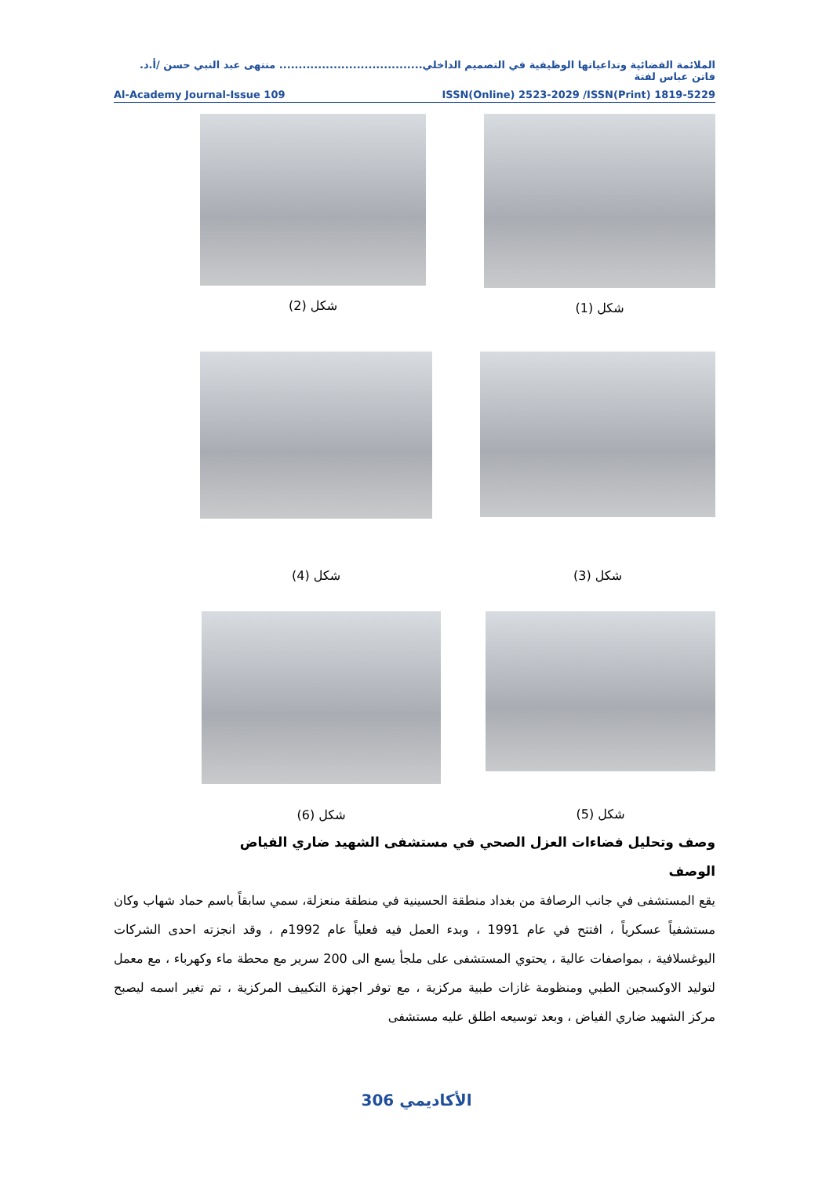الملائمة الفضائية وتداعياتها الوظيفية في التصميم الداخلي..................................... منتهى عبد النبي حسن /أ.د. فاتن عباس لفتة
Al-Academy Journal-Issue 109 ISSN(Online) 2523-2029 /ISSN(Print) 1819-5229
شكل (1) شكل (2)
شكل (3) شكل (4)
شكل (5)
شكل (6)
وصف وتحليل فضاءات العزل الصحي في مستشفى الشهيد ضاري الفياض
الوصف
يقع المستشفى في جانب الرصافة من بغداد منطقة الحسينية في منطقة منعزلة، سمي سابقاً باسم حماد شهاب وكان مستشفياً عسكرياً ، افتتح في عام 1991 ، وبدء العمل فيه فعلياً عام 1992م ، وقد انجزته احدى الشركات اليوغسلافية ، بمواصفات عالية ، يحتوي المستشفى على ملجأ يسع الى 200 سرير مع محطة ماء وكهرباء ، مع معمل لتوليد الاوكسجين الطبي ومنظومة غازات طبية مركزية ، مع توفر اجهزة التكييف المركزية ، تم تغير اسمه ليصبح مركز الشهيد ضاري الفياض ، وبعد توسيعه اطلق عليه مستشفى
الأكاديمي 306